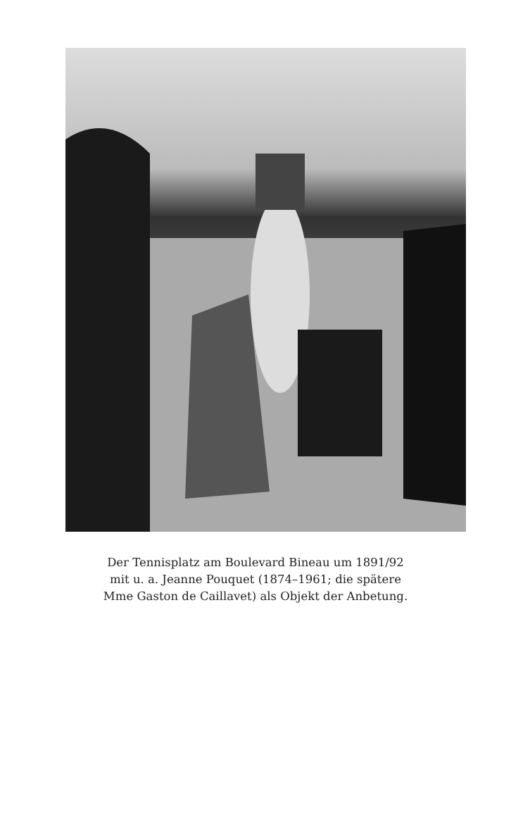Der Tennisplatz am Boulevard Bineau um 1891/92
mit u. a. Jeanne Pouquet (1874–1961; die spätere
Mme Gaston de Caillavet) als Objekt der Anbetung.